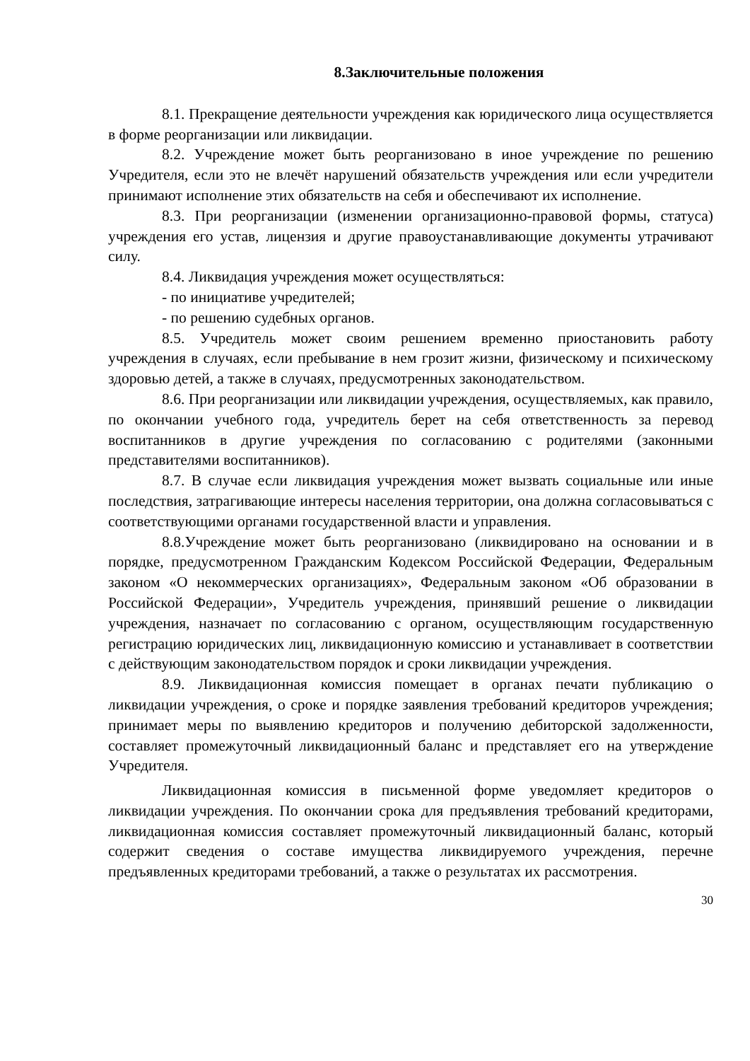8.Заключительные положения
8.1. Прекращение деятельности учреждения как юридического лица осуществляется в форме реорганизации или ликвидации.
8.2. Учреждение может быть реорганизовано в иное учреждение по решению Учредителя, если это не влечёт нарушений обязательств учреждения или если учредители принимают исполнение этих обязательств на себя и обеспечивают их исполнение.
8.3. При реорганизации (изменении организационно-правовой формы, статуса) учреждения его устав, лицензия и другие правоустанавливающие документы утрачивают силу.
8.4. Ликвидация учреждения может осуществляться:
- по инициативе учредителей;
- по решению судебных органов.
8.5. Учредитель может своим решением временно приостановить работу учреждения в случаях, если пребывание в нем грозит жизни, физическому и психическому здоровью детей, а также в случаях, предусмотренных законодательством.
8.6. При реорганизации или ликвидации учреждения, осуществляемых, как правило, по окончании учебного года, учредитель берет на себя ответственность за перевод воспитанников в другие учреждения по согласованию с родителями (законными представителями воспитанников).
8.7. В случае если ликвидация учреждения может вызвать социальные или иные последствия, затрагивающие интересы населения территории, она должна согласовываться с соответствующими органами государственной власти и управления.
8.8.Учреждение может быть реорганизовано (ликвидировано на основании и в порядке, предусмотренном Гражданским Кодексом Российской Федерации, Федеральным законом «О некоммерческих организациях», Федеральным законом «Об образовании в Российской Федерации», Учредитель учреждения, принявший решение о ликвидации учреждения, назначает по согласованию с органом, осуществляющим государственную регистрацию юридических лиц, ликвидационную комиссию и устанавливает в соответствии с действующим законодательством порядок и сроки ликвидации учреждения.
8.9. Ликвидационная комиссия помещает в органах печати публикацию о ликвидации учреждения, о сроке и порядке заявления требований кредиторов учреждения; принимает меры по выявлению кредиторов и получению дебиторской задолженности, составляет промежуточный ликвидационный баланс и представляет его на утверждение Учредителя.
Ликвидационная комиссия в письменной форме уведомляет кредиторов о ликвидации учреждения. По окончании срока для предъявления требований кредиторами, ликвидационная комиссия составляет промежуточный ликвидационный баланс, который содержит сведения о составе имущества ликвидируемого учреждения, перечне предъявленных кредиторами требований, а также о результатах их рассмотрения.
30